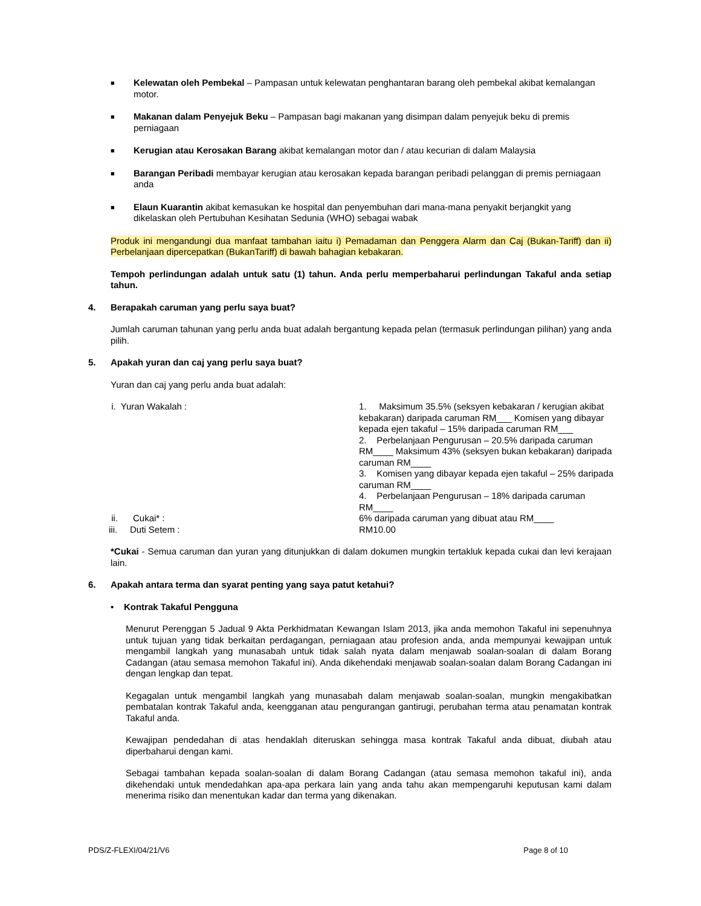■
Kelewatan oleh Pembekal – Pampasan untuk kelewatan penghantaran barang oleh pembekal akibat kemalangan motor.
■
Makanan dalam Penyejuk Beku – Pampasan bagi makanan yang disimpan dalam penyejuk beku di premis perniagaan
■
Kerugian atau Kerosakan Barang akibat kemalangan motor dan / atau kecurian di dalam Malaysia
■
Barangan Peribadi membayar kerugian atau kerosakan kepada barangan peribadi pelanggan di premis perniagaan anda
■
Elaun Kuarantin akibat kemasukan ke hospital dan penyembuhan dari mana-mana penyakit berjangkit yang dikelaskan oleh Pertubuhan Kesihatan Sedunia (WHO) sebagai wabak
Produk ini mengandungi dua manfaat tambahan iaitu i) Pemadaman dan Penggera Alarm dan Caj (Bukan-Tariff) dan ii) Perbelanjaan dipercepatkan (BukanTariff) di bawah bahagian kebakaran.
Tempoh perlindungan adalah untuk satu (1) tahun. Anda perlu memperbaharui perlindungan Takaful anda setiap tahun.
4. Berapakah caruman yang perlu saya buat?
Jumlah caruman tahunan yang perlu anda buat adalah bergantung kepada pelan (termasuk perlindungan pilihan) yang anda pilih.
5. Apakah yuran dan caj yang perlu saya buat?
Yuran dan caj yang perlu anda buat adalah:
| i. Yuran Wakalah : | 1. Maksimum 35.5% (seksyen kebakaran / kerugian akibat kebakaran) daripada caruman RM___ Komisen yang dibayar kepada ejen takaful – 15% daripada caruman RM___ 2. Perbelanjaan Pengurusan – 20.5% daripada caruman RM____ Maksimum 43% (seksyen bukan kebakaran) daripada caruman RM____ 3. Komisen yang dibayar kepada ejen takaful – 25% daripada caruman RM____ 4. Perbelanjaan Pengurusan – 18% daripada caruman RM____ |
| ii. Cukai* : | 6% daripada caruman yang dibuat atau RM____ |
| iii. Duti Setem : | RM10.00 |
*Cukai - Semua caruman dan yuran yang ditunjukkan di dalam dokumen mungkin tertakluk kepada cukai dan levi kerajaan lain.
6. Apakah antara terma dan syarat penting yang saya patut ketahui?
• Kontrak Takaful Pengguna
Menurut Perenggan 5 Jadual 9 Akta Perkhidmatan Kewangan Islam 2013, jika anda memohon Takaful ini sepenuhnya untuk tujuan yang tidak berkaitan perdagangan, perniagaan atau profesion anda, anda mempunyai kewajipan untuk mengambil langkah yang munasabah untuk tidak salah nyata dalam menjawab soalan-soalan di dalam Borang Cadangan (atau semasa memohon Takaful ini). Anda dikehendaki menjawab soalan-soalan dalam Borang Cadangan ini dengan lengkap dan tepat.
Kegagalan untuk mengambil langkah yang munasabah dalam menjawab soalan-soalan, mungkin mengakibatkan pembatalan kontrak Takaful anda, keengganan atau pengurangan gantirugi, perubahan terma atau penamatan kontrak Takaful anda.
Kewajipan pendedahan di atas hendaklah diteruskan sehingga masa kontrak Takaful anda dibuat, diubah atau diperbaharui dengan kami.
Sebagai tambahan kepada soalan-soalan di dalam Borang Cadangan (atau semasa memohon takaful ini), anda dikehendaki untuk mendedahkan apa-apa perkara lain yang anda tahu akan mempengaruhi keputusan kami dalam menerima risiko dan menentukan kadar dan terma yang dikenakan.
PDS/Z-FLEXI/04/21/V6 Page 8 of 10